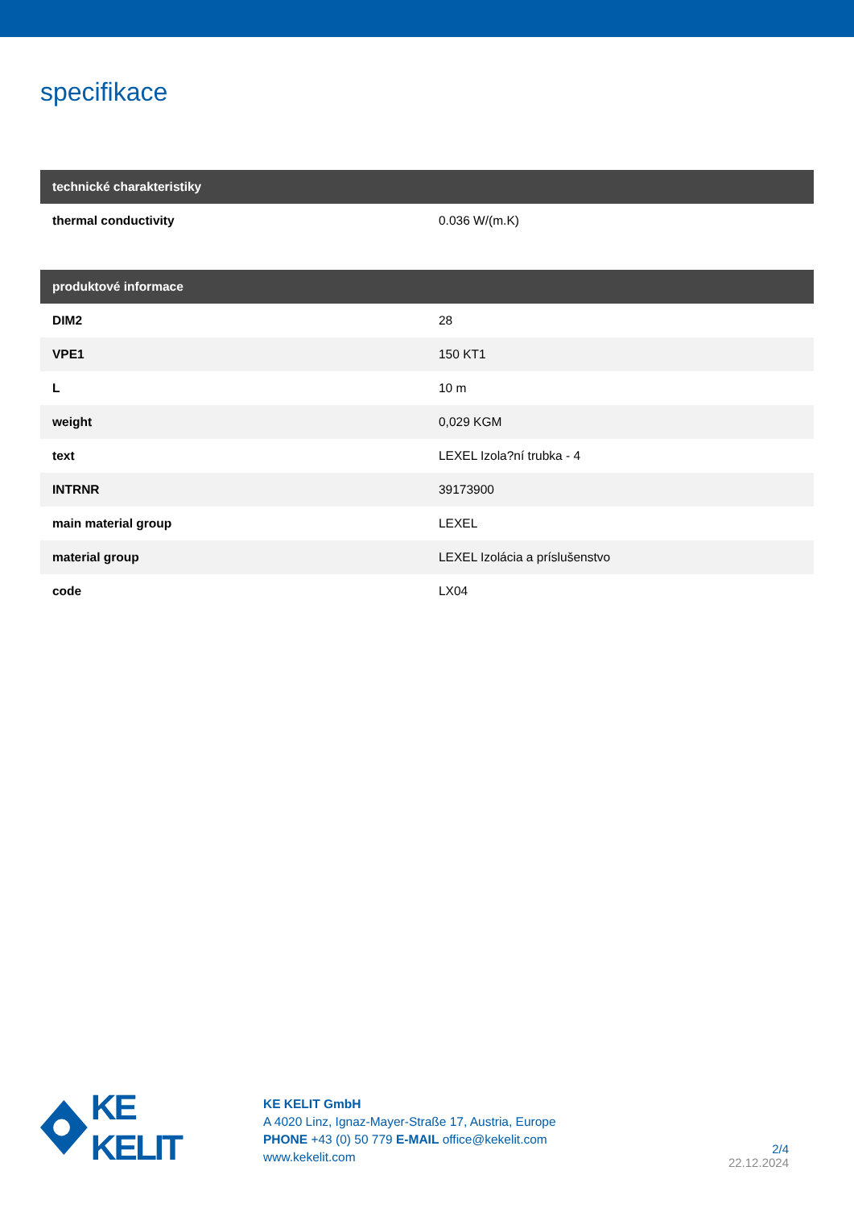specifikace
| technické charakteristiky | |
| --- | --- |
| thermal conductivity | 0.036 W/(m.K) |
| produktové informace | |
| --- | --- |
| DIM2 | 28 |
| VPE1 | 150 KT1 |
| L | 10 m |
| weight | 0,029 KGM |
| text | LEXEL Izola?ní trubka - 4 |
| INTRNR | 39173900 |
| main material group | LEXEL |
| material group | LEXEL Izolácia a príslušenstvo |
| code | LX04 |
KE KELIT
KE KELIT GmbH
A 4020 Linz, Ignaz-Mayer-Straße 17, Austria, Europe
PHONE +43 (0) 50 779 E-MAIL office@kekelit.com
www.kekelit.com
2/4
22.12.2024